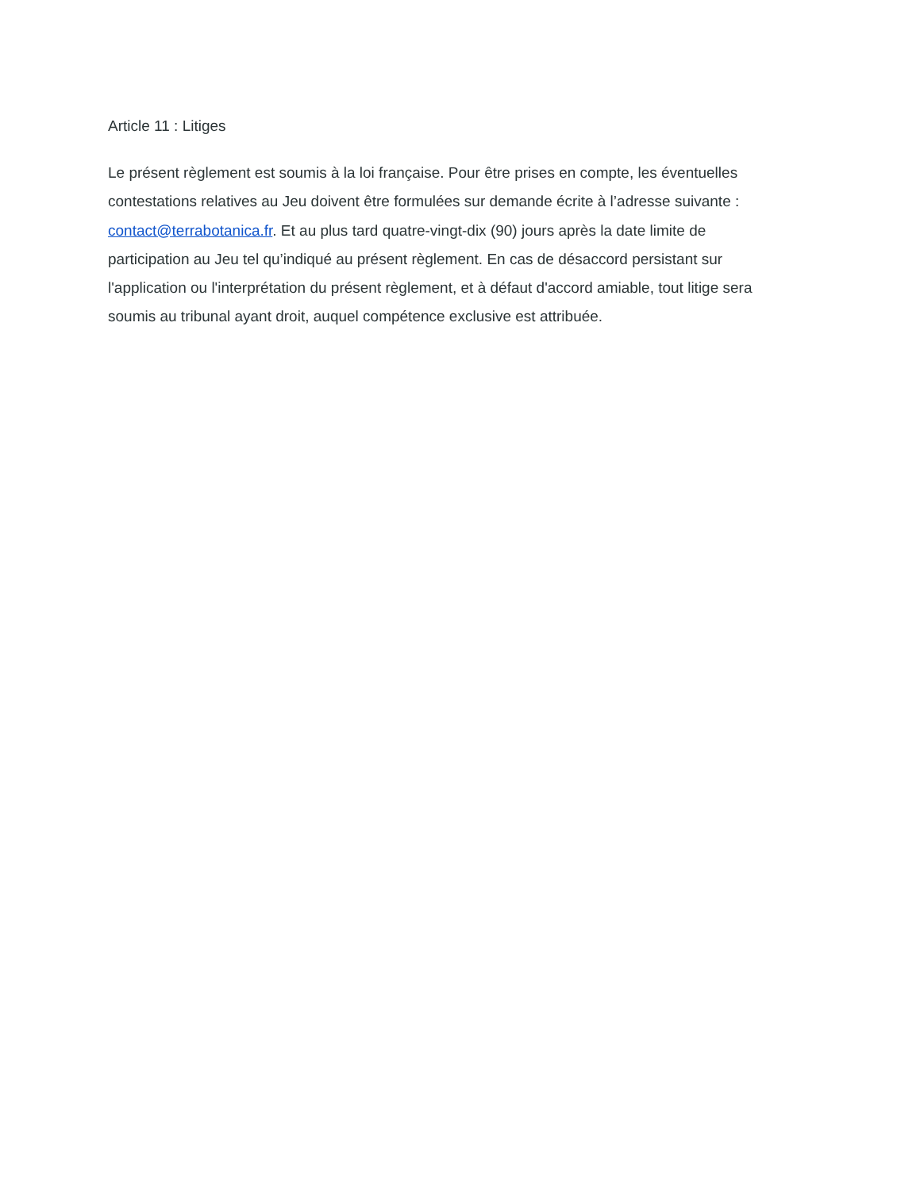Article 11 : Litiges
Le présent règlement est soumis à la loi française. Pour être prises en compte, les éventuelles contestations relatives au Jeu doivent être formulées sur demande écrite à l’adresse suivante : contact@terrabotanica.fr. Et au plus tard quatre-vingt-dix (90) jours après la date limite de participation au Jeu tel qu’indiqué au présent règlement. En cas de désaccord persistant sur l'application ou l'interprétation du présent règlement, et à défaut d'accord amiable, tout litige sera soumis au tribunal ayant droit, auquel compétence exclusive est attribuée.